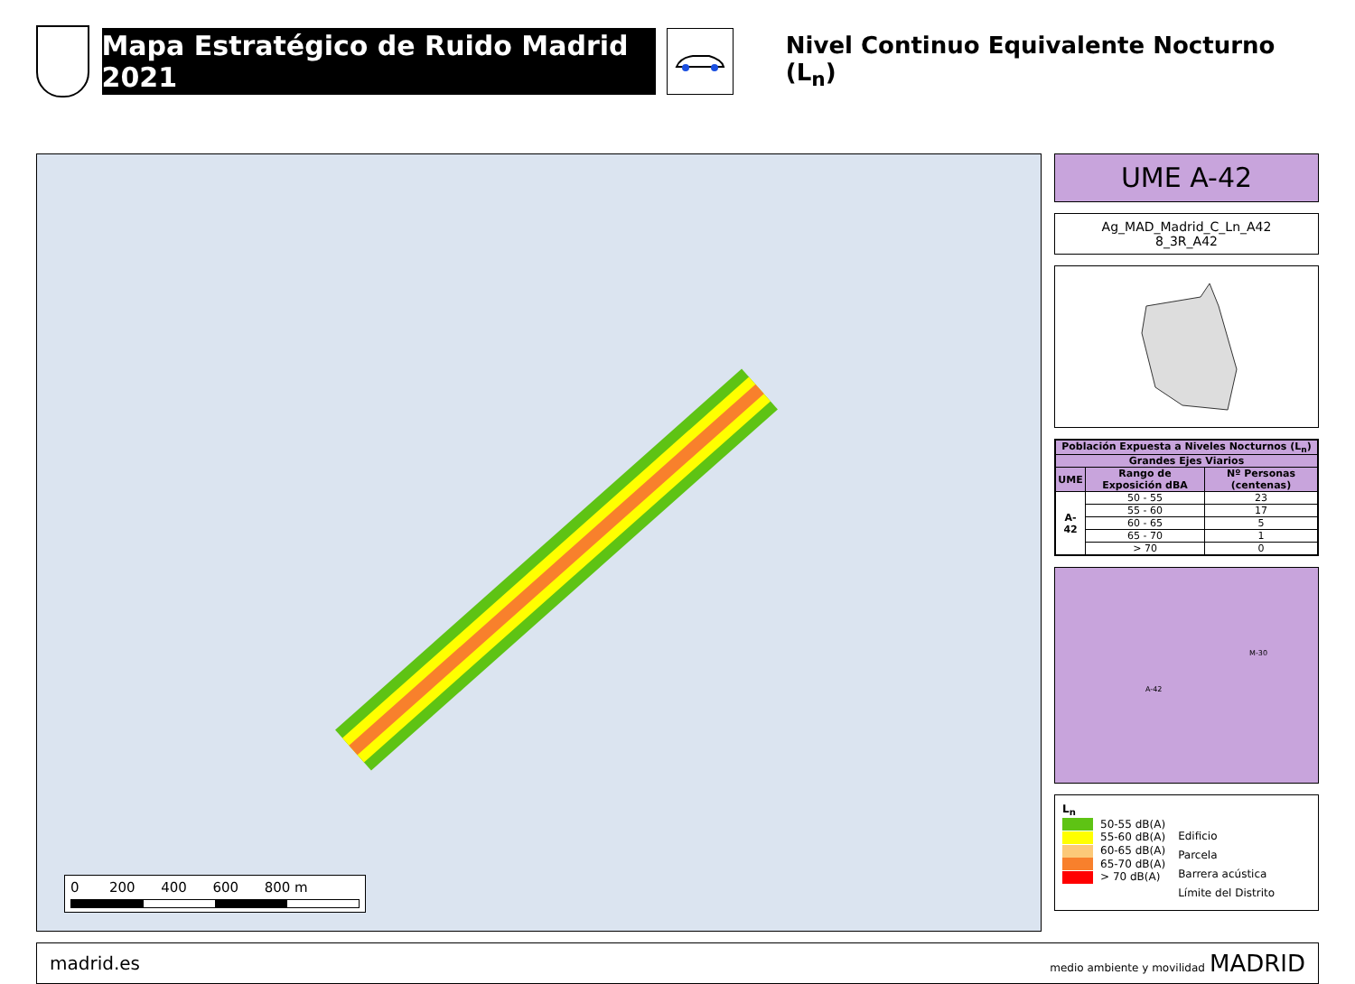Mapa Estratégico de Ruido Madrid 2021
Nivel Continuo Equivalente Nocturno (L<sub>n</sub>)
0 200 400 600 800 m
UME A-42
Ag_MAD_Madrid_C_Ln_A42
8_3R_A42
| Población Expuesta a Niveles Nocturnos (L<sub>n</sub>) | | |
| --- | --- | --- |
| Grandes Ejes Viarios | | |
| UME | Rango de Exposición dBA | Nº Personas (centenas) |
| A-42 | 50 - 55 | 23 |
| | 55 - 60 | 17 |
| | 60 - 65 | 5 |
| | 65 - 70 | 1 |
| | > 70 | 0 |
M-30
A-42
L<sub>n</sub>
50-55 dB(A)
55-60 dB(A)
60-65 dB(A)
65-70 dB(A)
> 70 dB(A)
Edificio
Parcela
Barrera acústica
Límite del Distrito
madrid.es medio ambiente y movilidad MADRID